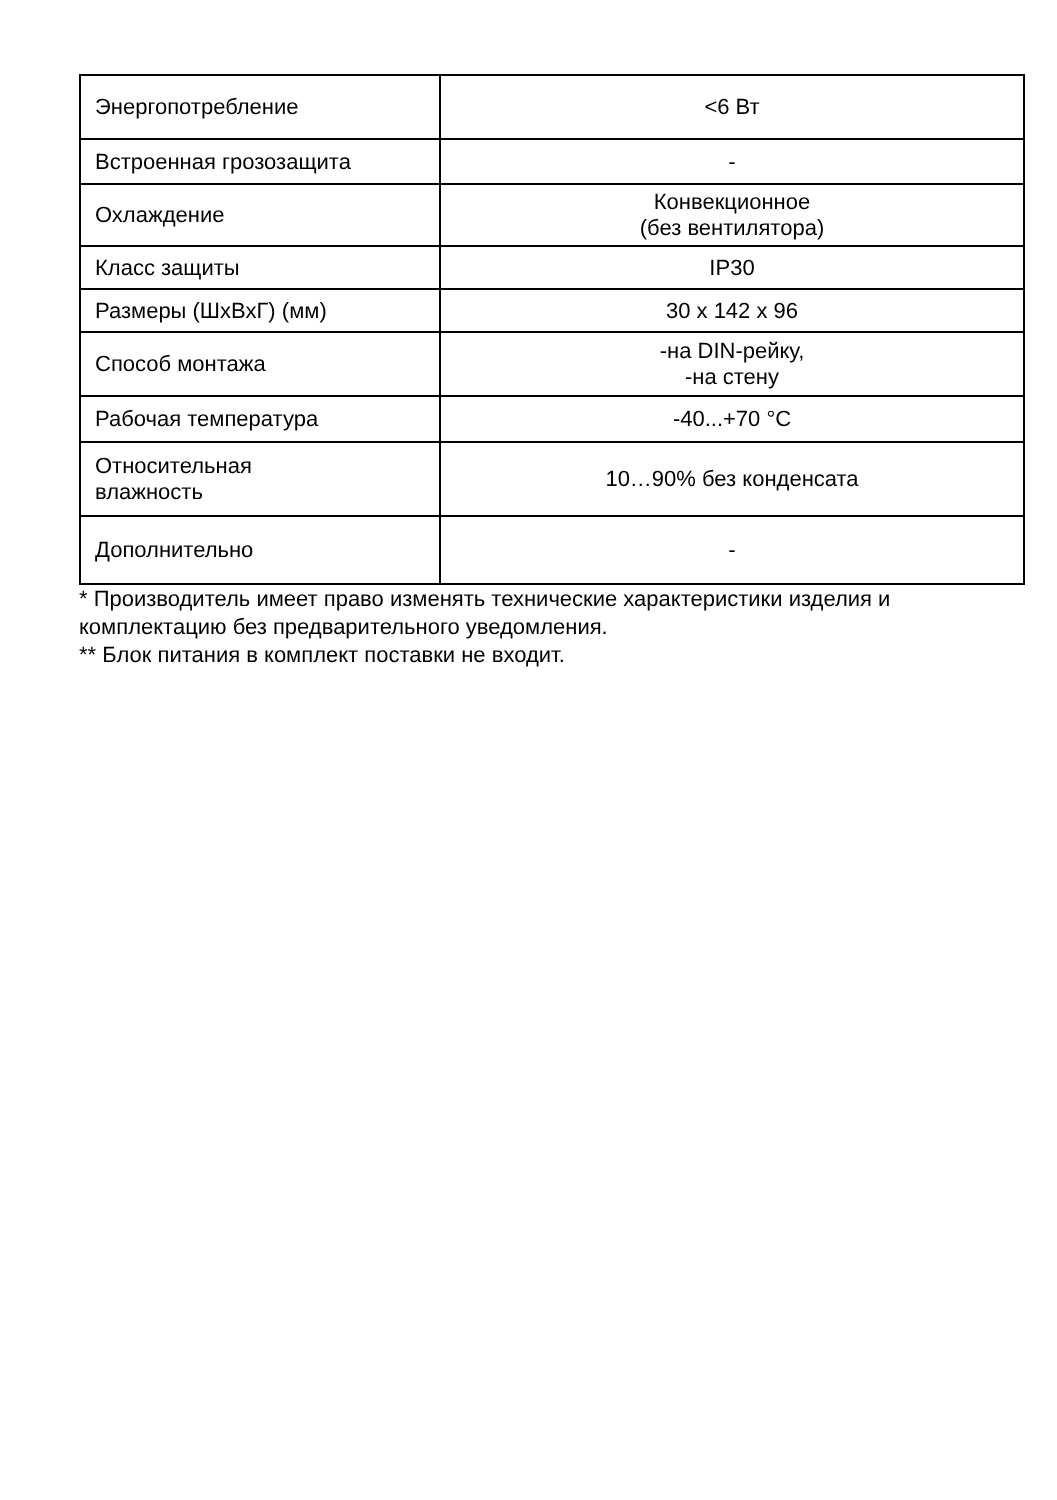| Энергопотребление | <6 Вт |
| Встроенная грозозащита | - |
| Охлаждение | Конвекционное (без вентилятора) |
| Класс защиты | IP30 |
| Размеры (ШхВхГ) (мм) | 30 x 142 x 96 |
| Способ монтажа | -на DIN-рейку, -на стену |
| Рабочая температура | -40...+70 °C |
| Относительная влажность | 10…90% без конденсата |
| Дополнительно | - |
* Производитель имеет право изменять технические характеристики изделия и комплектацию без предварительного уведомления.
** Блок питания в комплект поставки не входит.